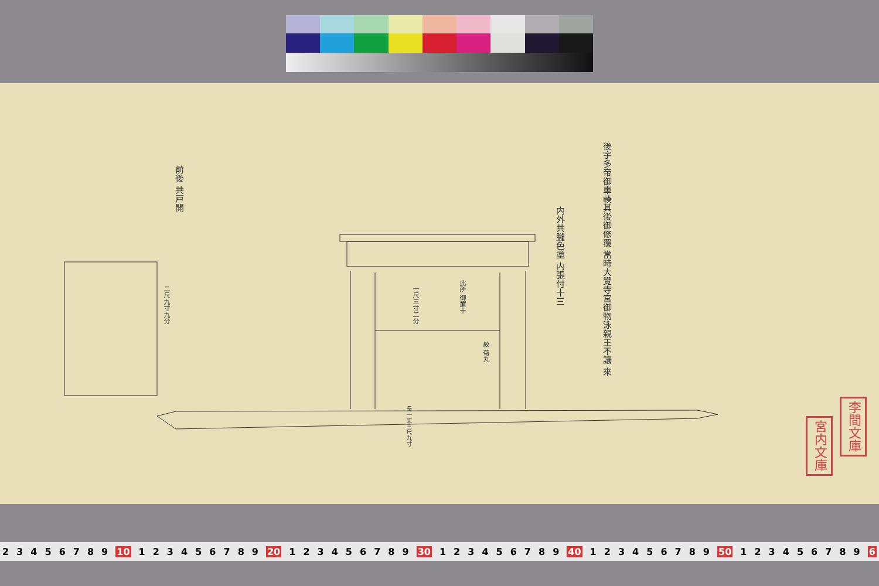後宇多帝御車輳其後御修覆 當時大覺寺宮御物泳親王不讓 來
内外共朧色塗 内張付十三
前後 共戸開
二尺九寸九分
一尺三寸二分
此所 御簾十
紋 菊丸
長一丈三尺九寸
宮内文庫
李間文庫
23456789 10 123456789 20 123456789 30 123456789 40 123456789 50 123456789 6